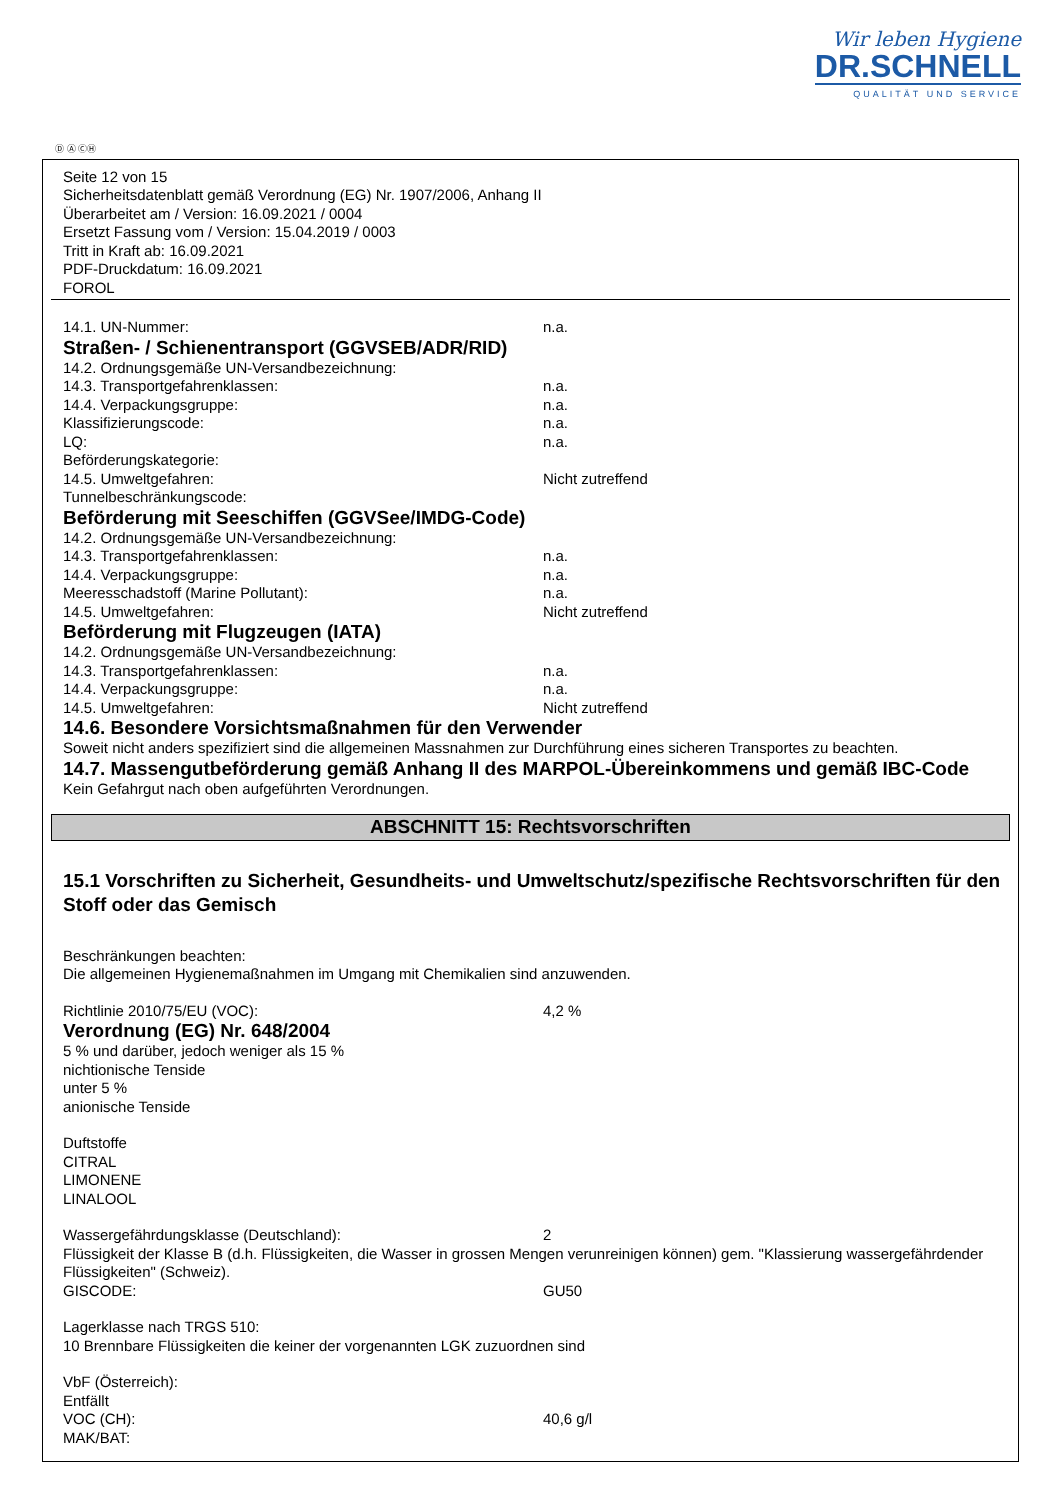Wir leben Hygiene
DR.SCHNELL
QUALITÄT UND SERVICE
Ⓓ Ⓐ ⒸⒽ
Seite 12 von 15
Sicherheitsdatenblatt gemäß Verordnung (EG) Nr. 1907/2006, Anhang II
Überarbeitet am / Version: 16.09.2021 / 0004
Ersetzt Fassung vom / Version: 15.04.2019 / 0003
Tritt in Kraft ab: 16.09.2021
PDF-Druckdatum: 16.09.2021
FOROL
14.1. UN-Nummer: n.a.
Straßen- / Schienentransport (GGVSEB/ADR/RID)
14.2. Ordnungsgemäße UN-Versandbezeichnung:
14.3. Transportgefahrenklassen: n.a.
14.4. Verpackungsgruppe: n.a.
Klassifizierungscode: n.a.
LQ: n.a.
Beförderungskategorie:
14.5. Umweltgefahren: Nicht zutreffend
Tunnelbeschränkungscode:
Beförderung mit Seeschiffen (GGVSee/IMDG-Code)
14.2. Ordnungsgemäße UN-Versandbezeichnung:
14.3. Transportgefahrenklassen: n.a.
14.4. Verpackungsgruppe: n.a.
Meeresschadstoff (Marine Pollutant): n.a.
14.5. Umweltgefahren: Nicht zutreffend
Beförderung mit Flugzeugen (IATA)
14.2. Ordnungsgemäße UN-Versandbezeichnung:
14.3. Transportgefahrenklassen: n.a.
14.4. Verpackungsgruppe: n.a.
14.5. Umweltgefahren: Nicht zutreffend
14.6. Besondere Vorsichtsmaßnahmen für den Verwender
Soweit nicht anders spezifiziert sind die allgemeinen Massnahmen zur Durchführung eines sicheren Transportes zu beachten.
14.7. Massengutbeförderung gemäß Anhang II des MARPOL-Übereinkommens und gemäß IBC-Code
Kein Gefahrgut nach oben aufgeführten Verordnungen.
ABSCHNITT 15: Rechtsvorschriften
15.1 Vorschriften zu Sicherheit, Gesundheits- und Umweltschutz/spezifische Rechtsvorschriften für den Stoff oder das Gemisch
Beschränkungen beachten:
Die allgemeinen Hygienemaßnahmen im Umgang mit Chemikalien sind anzuwenden.
Richtlinie 2010/75/EU (VOC): 4,2 %
Verordnung (EG) Nr. 648/2004
5 % und darüber, jedoch weniger als 15 %
nichtionische Tenside
unter 5 %
anionische Tenside
Duftstoffe
CITRAL
LIMONENE
LINALOOL
Wassergefährdungsklasse (Deutschland): 2
Flüssigkeit der Klasse B (d.h. Flüssigkeiten, die Wasser in grossen Mengen verunreinigen können) gem. "Klassierung wassergefährdender Flüssigkeiten" (Schweiz).
GISCODE: GU50
Lagerklasse nach TRGS 510:
10 Brennbare Flüssigkeiten die keiner der vorgenannten LGK zuzuordnen sind
VbF (Österreich):
Entfällt
VOC (CH): 40,6 g/l
MAK/BAT: